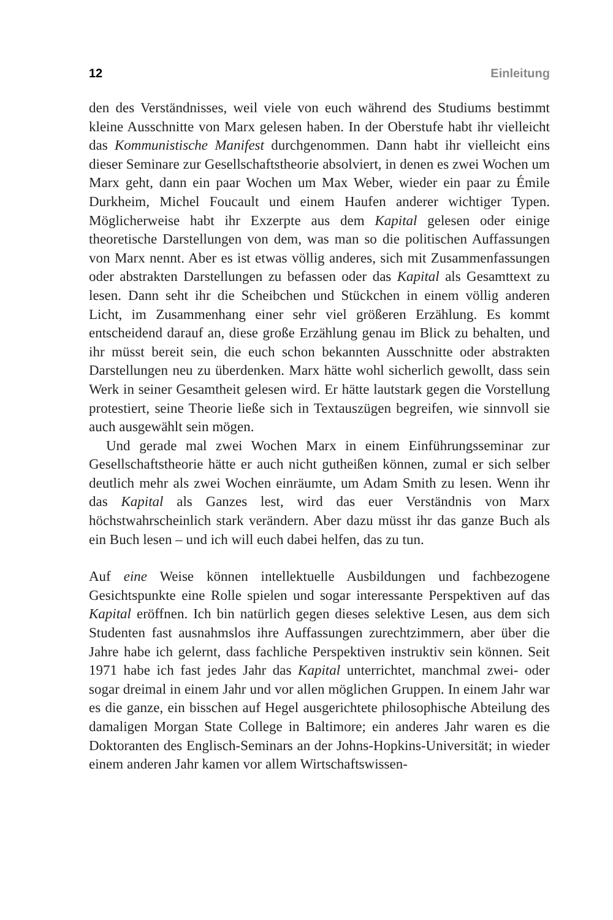12 Einleitung
den des Verständnisses, weil viele von euch während des Studiums bestimmt kleine Ausschnitte von Marx gelesen haben. In der Oberstufe habt ihr vielleicht das Kommunistische Manifest durchgenommen. Dann habt ihr vielleicht eins dieser Seminare zur Gesellschaftstheorie absolviert, in denen es zwei Wochen um Marx geht, dann ein paar Wochen um Max Weber, wieder ein paar zu Émile Durkheim, Michel Foucault und einem Haufen anderer wichtiger Typen. Möglicherweise habt ihr Exzerpte aus dem Kapital gelesen oder einige theoretische Darstellungen von dem, was man so die politischen Auffassungen von Marx nennt. Aber es ist etwas völlig anderes, sich mit Zusammenfassungen oder abstrakten Darstellungen zu befassen oder das Kapital als Gesamttext zu lesen. Dann seht ihr die Scheibchen und Stückchen in einem völlig anderen Licht, im Zusammenhang einer sehr viel größeren Erzählung. Es kommt entscheidend darauf an, diese große Erzählung genau im Blick zu behalten, und ihr müsst bereit sein, die euch schon bekannten Ausschnitte oder abstrakten Darstellungen neu zu überdenken. Marx hätte wohl sicherlich gewollt, dass sein Werk in seiner Gesamtheit gelesen wird. Er hätte lautstark gegen die Vorstellung protestiert, seine Theorie ließe sich in Textauszügen begreifen, wie sinnvoll sie auch ausgewählt sein mögen.
Und gerade mal zwei Wochen Marx in einem Einführungsseminar zur Gesellschaftstheorie hätte er auch nicht gutheißen können, zumal er sich selber deutlich mehr als zwei Wochen einräumte, um Adam Smith zu lesen. Wenn ihr das Kapital als Ganzes lest, wird das euer Verständnis von Marx höchstwahrscheinlich stark verändern. Aber dazu müsst ihr das ganze Buch als ein Buch lesen – und ich will euch dabei helfen, das zu tun.
Auf eine Weise können intellektuelle Ausbildungen und fachbezogene Gesichtspunkte eine Rolle spielen und sogar interessante Perspektiven auf das Kapital eröffnen. Ich bin natürlich gegen dieses selektive Lesen, aus dem sich Studenten fast ausnahmslos ihre Auffassungen zurechtzimmern, aber über die Jahre habe ich gelernt, dass fachliche Perspektiven instruktiv sein können. Seit 1971 habe ich fast jedes Jahr das Kapital unterrichtet, manchmal zwei- oder sogar dreimal in einem Jahr und vor allen möglichen Gruppen. In einem Jahr war es die ganze, ein bisschen auf Hegel ausgerichtete philosophische Abteilung des damaligen Morgan State College in Baltimore; ein anderes Jahr waren es die Doktoranten des Englisch-Seminars an der Johns-Hopkins-Universität; in wieder einem anderen Jahr kamen vor allem Wirtschaftswissen-